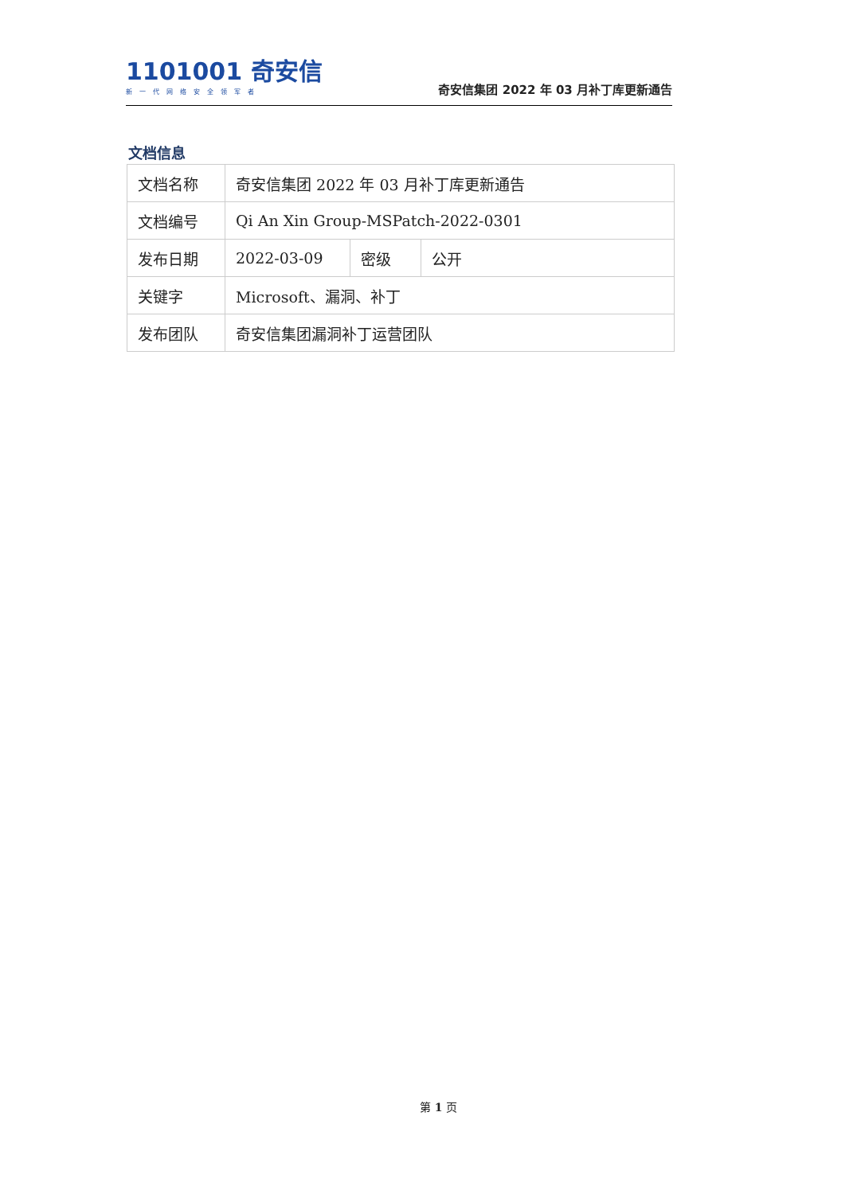1101001 奇安信
新一代网络安全领军者
奇安信集团 2022 年 03 月补丁库更新通告
文档信息
| 文档名称 | 奇安信集团 2022 年 03 月补丁库更新通告 | | |
| 文档编号 | Qi An Xin Group-MSPatch-2022-0301 | | |
| 发布日期 | 2022-03-09 | 密级 | 公开 |
| 关键字 | Microsoft、漏洞、补丁 | | |
| 发布团队 | 奇安信集团漏洞补丁运营团队 | | |
第 1 页